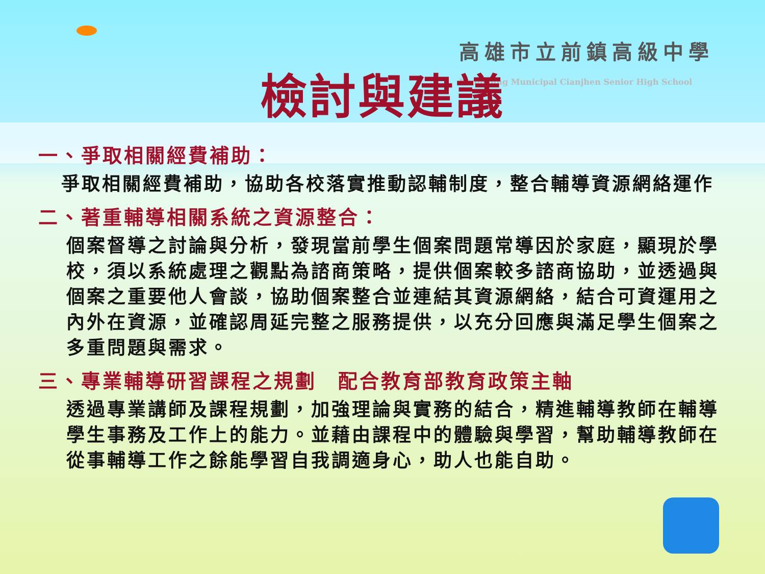高雄市立前鎮高級中學
Kaohsiung Municipal Cianjhen Senior High School
檢討與建議
一、爭取相關經費補助：
爭取相關經費補助，協助各校落實推動認輔制度，整合輔導資源網絡運作
二、著重輔導相關系統之資源整合：
個案督導之討論與分析，發現當前學生個案問題常導因於家庭，顯現於學校，須以系統處理之觀點為諮商策略，提供個案較多諮商協助，並透過與個案之重要他人會談，協助個案整合並連結其資源網絡，結合可資運用之內外在資源，並確認周延完整之服務提供，以充分回應與滿足學生個案之多重問題與需求。
三、專業輔導研習課程之規劃　配合教育部教育政策主軸
透過專業講師及課程規劃，加強理論與實務的結合，精進輔導教師在輔導學生事務及工作上的能力。並藉由課程中的體驗與學習，幫助輔導教師在從事輔導工作之餘能學習自我調適身心，助人也能自助。